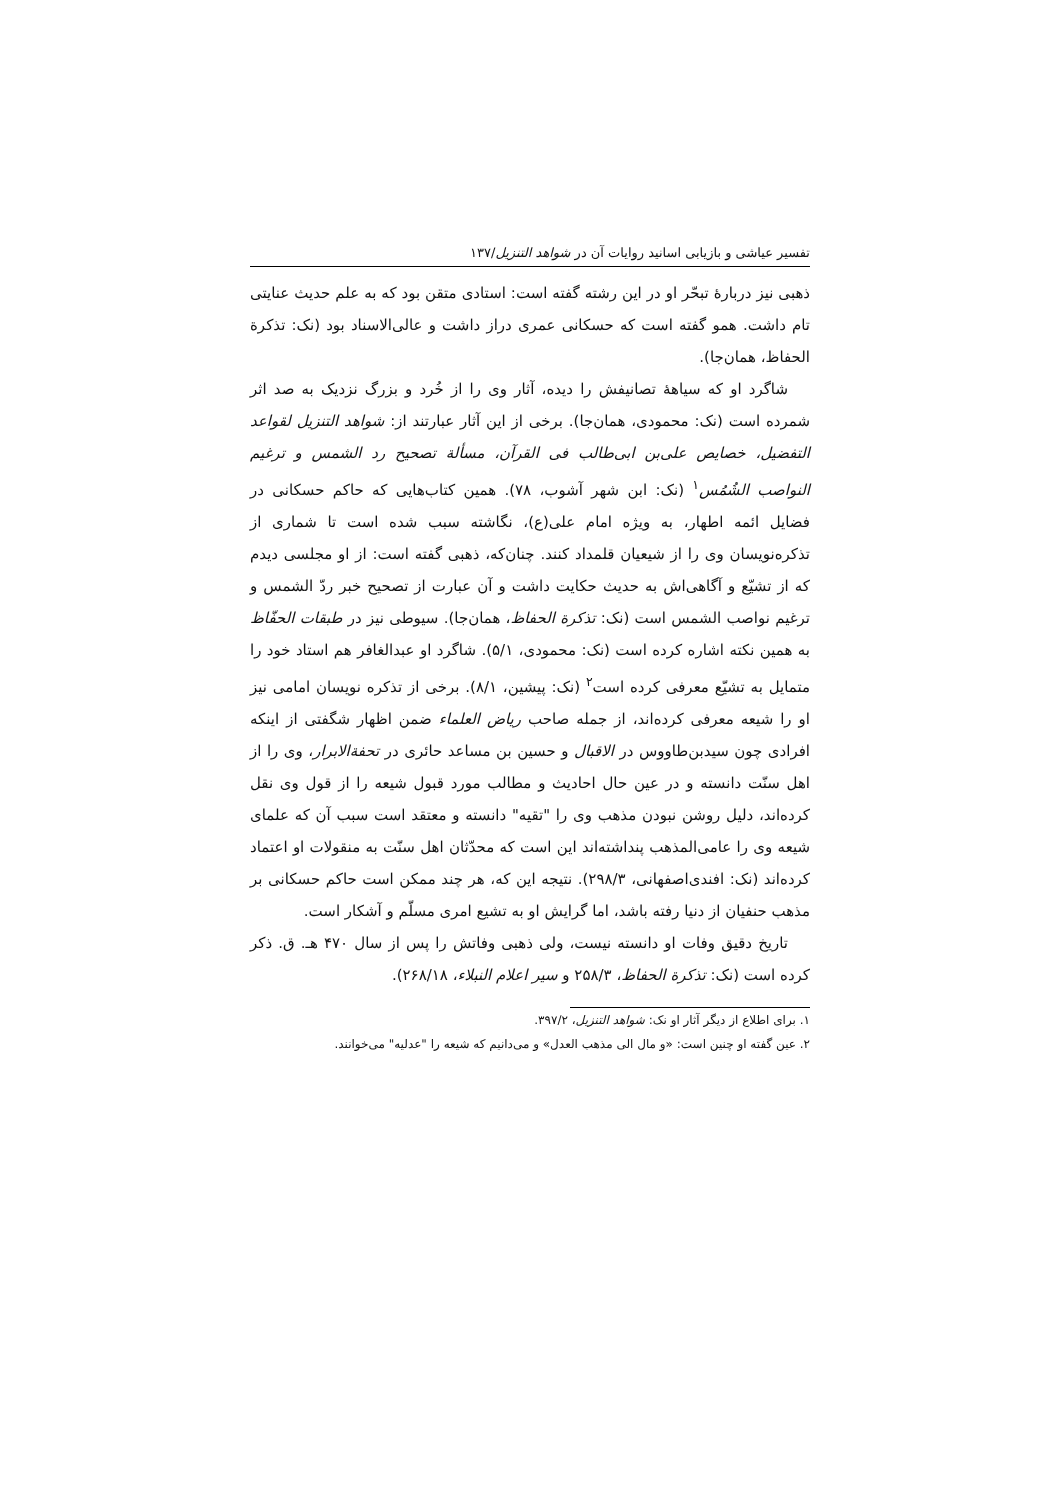تفسیر عیاشی و بازیابی اسانید روایات آن در شواهد التنزیل/۱۳۷
ذهبی نیز دربارهٔ تبحّر او در این رشته گفته است: استادی متقن بود که به علم حدیث عنایتی تام داشت. همو گفته است که حسکانی عمری دراز داشت و عالی‌الاسناد بود (نک: تذکرة الحفاظ، همان‌جا).
شاگرد او که سیاههٔ تصانیفش را دیده، آثار وی را از خُرد و بزرگ نزدیک به صد اثر شمرده است (نک: محمودی، همان‌جا). برخی از این آثار عبارتند از: شواهد التنزیل لقواعد التفضیل، خصایص علی‌بن ابی‌طالب فی القرآن، مسألة تصحیح رد الشمس و ترغیم النواصب الشُمُس<sup>۱</sup> (نک: ابن شهر آشوب، ۷۸). همین کتاب‌هایی که حاکم حسکانی در فضایل ائمه اطهار، به ویژه امام علی(ع)، نگاشته سبب شده است تا شماری از تذکره‌نویسان وی را از شیعیان قلمداد کنند. چنان‌که، ذهبی گفته است: از او مجلسی دیدم که از تشیّع و آگاهی‌اش به حدیث حکایت داشت و آن عبارت از تصحیح خبر ردّ الشمس و ترغیم نواصب الشمس است (نک: تذکرة الحفاظ، همان‌جا). سیوطی نیز در طبقات الحفّاظ به همین نکته اشاره کرده است (نک: محمودی، ۵/۱). شاگرد او عبدالغافر هم استاد خود را متمایل به تشیّع معرفی کرده است<sup>۲</sup> (نک: پیشین، ۸/۱). برخی از تذکره نویسان امامی نیز او را شیعه معرفی کرده‌اند، از جمله صاحب ریاض العلماء ضمن اظهار شگفتی از اینکه افرادی چون سیدبن‌طاووس در الاقبال و حسین بن مساعد حائری در تحفةالابرار، وی را از اهل سنّت دانسته و در عین حال احادیث و مطالب مورد قبول شیعه را از قول وی نقل کرده‌اند، دلیل روشن نبودن مذهب وی را "تقیه" دانسته و معتقد است سبب آن که علمای شیعه وی را عامی‌المذهب پنداشته‌اند این است که محدّثان اهل سنّت به منقولات او اعتماد کرده‌اند (نک: افندی‌اصفهانی، ۲۹۸/۳). نتیجه این که، هر چند ممکن است حاکم حسکانی بر مذهب حنفیان از دنیا رفته باشد، اما گرایش او به تشیع امری مسلّم و آشکار است.
تاریخ دقیق وفات او دانسته نیست، ولی ذهبی وفاتش را پس از سال ۴۷۰ هـ. ق. ذکر کرده است (نک: تذکرة الحفاظ، ۲۵۸/۳ و سیر اعلام النبلاء، ۲۶۸/۱۸).
۱. برای اطلاع از دیگر آثار او نک: شواهد التنزیل، ۳۹۷/۲.
۲. عین گفته او چنین است: «و مال الی مذهب العدل» و می‌دانیم که شیعه را "عدلیه" می‌خوانند.